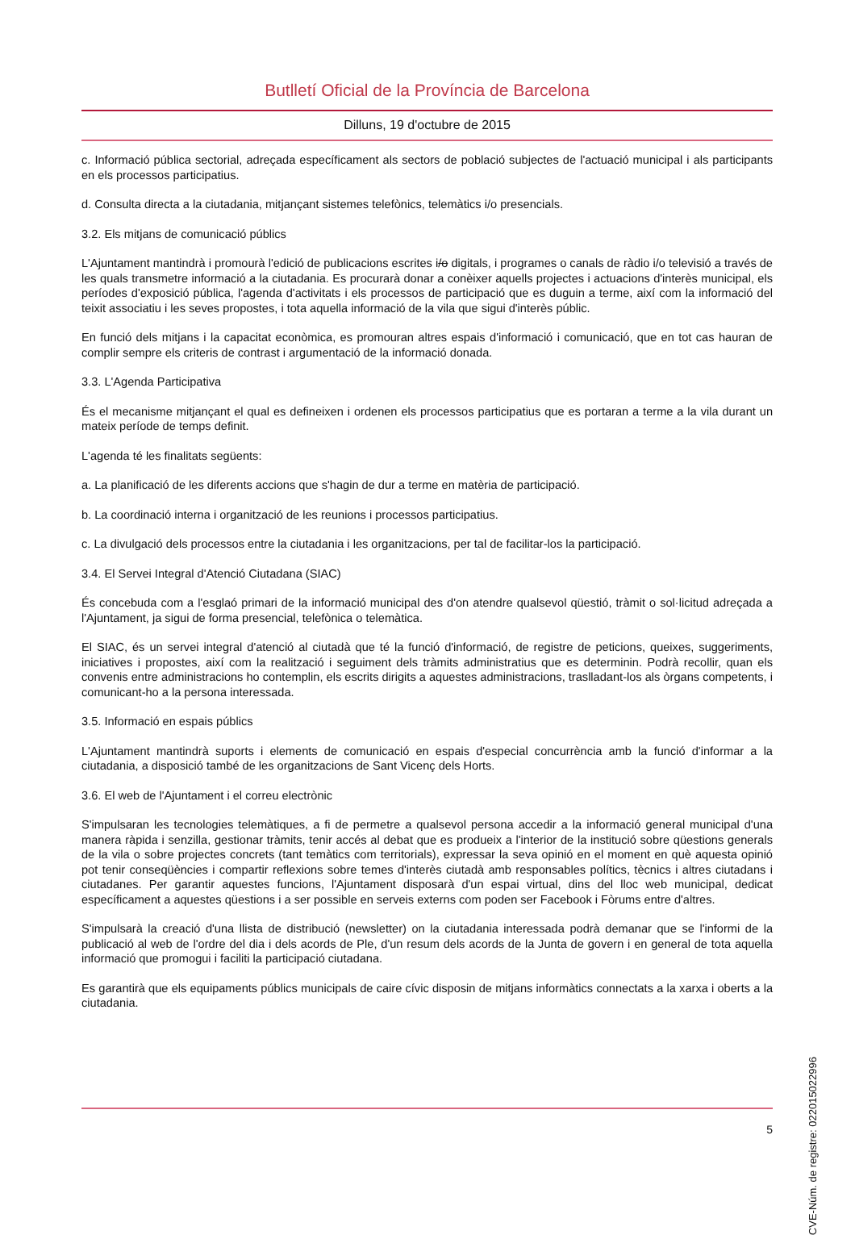Butlletí Oficial de la Província de Barcelona
Dilluns, 19 d'octubre de 2015
c. Informació pública sectorial, adreçada específicament als sectors de població subjectes de l'actuació municipal i als participants en els processos participatius.
d. Consulta directa a la ciutadania, mitjançant sistemes telefònics, telemàtics i/o presencials.
3.2. Els mitjans de comunicació públics
L'Ajuntament mantindrà i promourà l'edició de publicacions escrites i/o digitals, i programes o canals de ràdio i/o televisió a través de les quals transmetre informació a la ciutadania. Es procurarà donar a conèixer aquells projectes i actuacions d'interès municipal, els períodes d'exposició pública, l'agenda d'activitats i els processos de participació que es duguin a terme, així com la informació del teixit associatiu i les seves propostes, i tota aquella informació de la vila que sigui d'interès públic.
En funció dels mitjans i la capacitat econòmica, es promouran altres espais d'informació i comunicació, que en tot cas hauran de complir sempre els criteris de contrast i argumentació de la informació donada.
3.3. L'Agenda Participativa
És el mecanisme mitjançant el qual es defineixen i ordenen els processos participatius que es portaran a terme a la vila durant un mateix període de temps definit.
L'agenda té les finalitats següents:
a. La planificació de les diferents accions que s'hagin de dur a terme en matèria de participació.
b. La coordinació interna i organització de les reunions i processos participatius.
c. La divulgació dels processos entre la ciutadania i les organitzacions, per tal de facilitar-los la participació.
3.4. El Servei Integral d'Atenció Ciutadana (SIAC)
És concebuda com a l'esglaó primari de la informació municipal des d'on atendre qualsevol qüestió, tràmit o sol·licitud adreçada a l'Ajuntament, ja sigui de forma presencial, telefònica o telemàtica.
El SIAC, és un servei integral d'atenció al ciutadà que té la funció d'informació, de registre de peticions, queixes, suggeriments, iniciatives i propostes, així com la realització i seguiment dels tràmits administratius que es determinin. Podrà recollir, quan els convenis entre administracions ho contemplin, els escrits dirigits a aquestes administracions, traslladant-los als òrgans competents, i comunicant-ho a la persona interessada.
3.5. Informació en espais públics
L'Ajuntament mantindrà suports i elements de comunicació en espais d'especial concurrència amb la funció d'informar a la ciutadania, a disposició també de les organitzacions de Sant Vicenç dels Horts.
3.6. El web de l'Ajuntament i el correu electrònic
S'impulsaran les tecnologies telemàtiques, a fi de permetre a qualsevol persona accedir a la informació general municipal d'una manera ràpida i senzilla, gestionar tràmits, tenir accés al debat que es produeix a l'interior de la institució sobre qüestions generals de la vila o sobre projectes concrets (tant temàtics com territorials), expressar la seva opinió en el moment en què aquesta opinió pot tenir conseqüències i compartir reflexions sobre temes d'interès ciutadà amb responsables polítics, tècnics i altres ciutadans i ciutadanes. Per garantir aquestes funcions, l'Ajuntament disposarà d'un espai virtual, dins del lloc web municipal, dedicat específicament a aquestes qüestions i a ser possible en serveis externs com poden ser Facebook i Fòrums entre d'altres.
S'impulsarà la creació d'una llista de distribució (newsletter) on la ciutadania interessada podrà demanar que se l'informi de la publicació al web de l'ordre del dia i dels acords de Ple, d'un resum dels acords de la Junta de govern i en general de tota aquella informació que promogui i faciliti la participació ciutadana.
Es garantirà que els equipaments públics municipals de caire cívic disposin de mitjans informàtics connectats a la xarxa i oberts a la ciutadania.
CVE-Núm. de registre: 022015022996
5